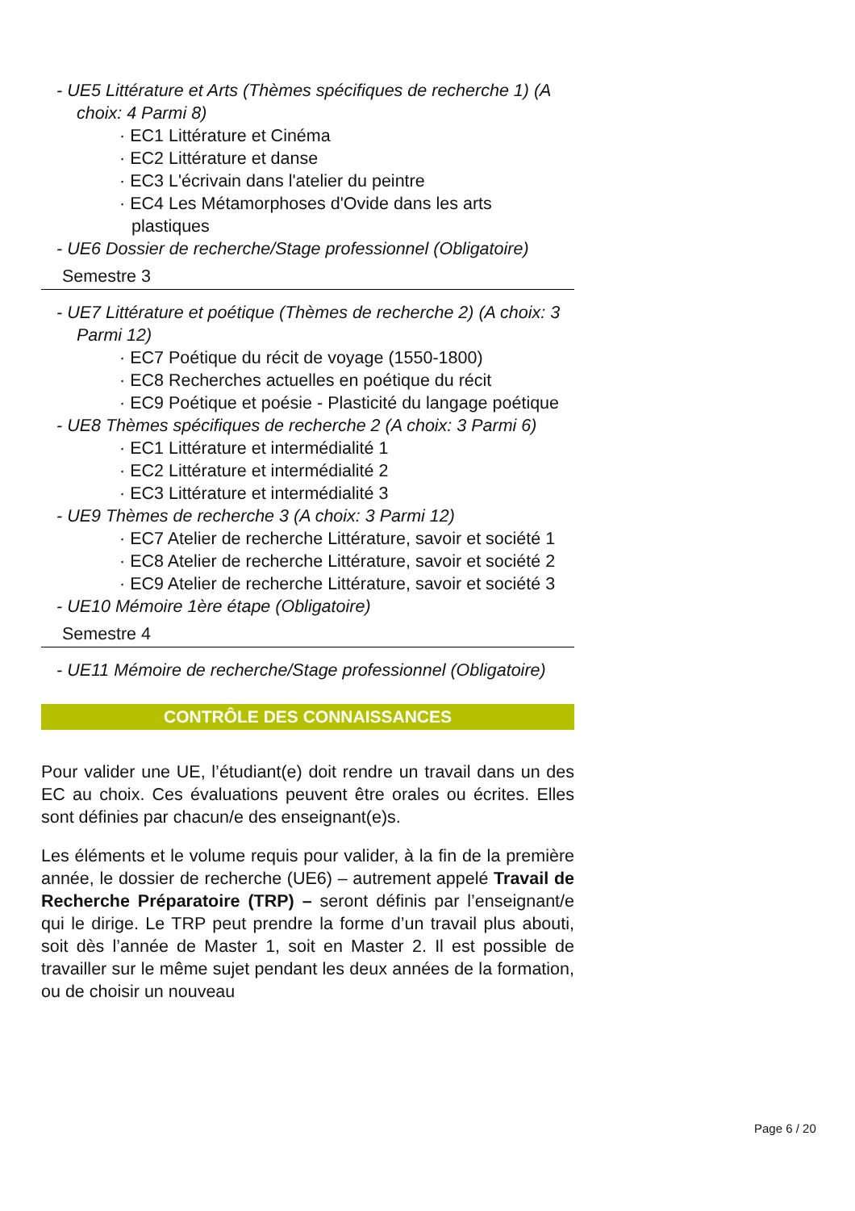- UE5 Littérature et Arts (Thèmes spécifiques de recherche 1) (A choix: 4 Parmi 8)
· EC1 Littérature et Cinéma
· EC2 Littérature et danse
· EC3 L'écrivain dans l'atelier du peintre
· EC4 Les Métamorphoses d'Ovide dans les arts plastiques
- UE6 Dossier de recherche/Stage professionnel (Obligatoire)
Semestre 3
- UE7 Littérature et poétique (Thèmes de recherche 2) (A choix: 3 Parmi 12)
· EC7 Poétique du récit de voyage (1550-1800)
· EC8 Recherches actuelles en poétique du récit
· EC9 Poétique et poésie - Plasticité du langage poétique
- UE8 Thèmes spécifiques de recherche 2 (A choix: 3 Parmi 6)
· EC1 Littérature et intermédialité 1
· EC2 Littérature et intermédialité 2
· EC3 Littérature et intermédialité 3
- UE9 Thèmes de recherche 3 (A choix: 3 Parmi 12)
· EC7 Atelier de recherche Littérature, savoir et société 1
· EC8 Atelier de recherche Littérature, savoir et société 2
· EC9 Atelier de recherche Littérature, savoir et société 3
- UE10 Mémoire 1ère étape (Obligatoire)
Semestre 4
- UE11 Mémoire de recherche/Stage professionnel (Obligatoire)
CONTRÔLE DES CONNAISSANCES
Pour valider une UE, l’étudiant(e) doit rendre un travail dans un des EC au choix. Ces évaluations peuvent être orales ou écrites. Elles sont définies par chacun/e des enseignant(e)s.
Les éléments et le volume requis pour valider, à la fin de la première année, le dossier de recherche (UE6) – autrement appelé Travail de Recherche Préparatoire (TRP) – seront définis par l’enseignant/e qui le dirige. Le TRP peut prendre la forme d’un travail plus abouti, soit dès l’année de Master 1, soit en Master 2. Il est possible de travailler sur le même sujet pendant les deux années de la formation, ou de choisir un nouveau
Page 6 / 20